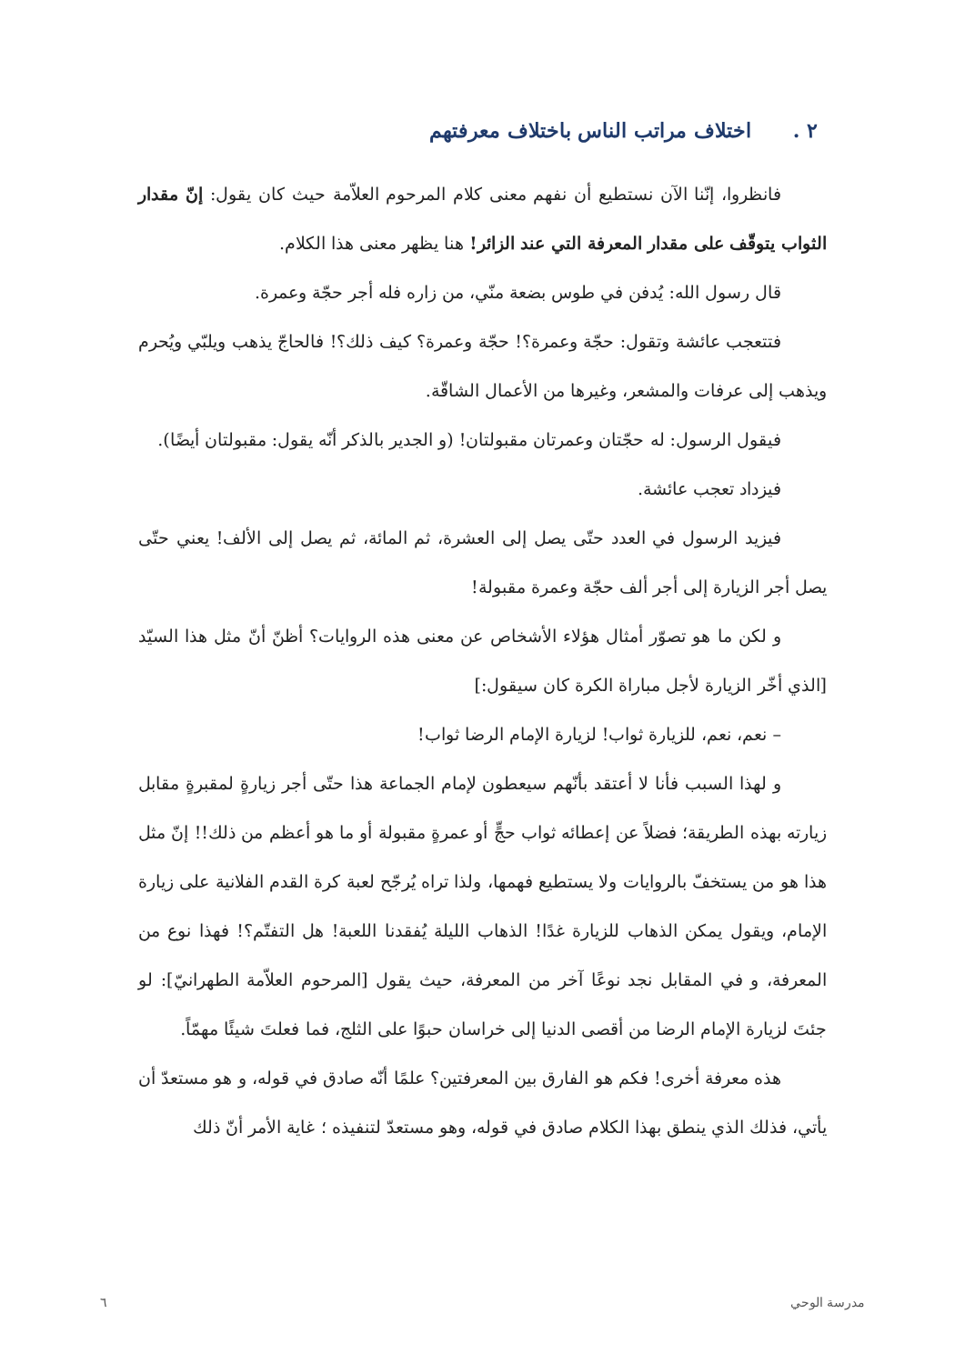٢ . اختلاف مراتب الناس باختلاف معرفتهم
فانظروا، إنّنا الآن نستطيع أن نفهم معنى كلام المرحوم العلاّمة حيث كان يقول: إنّ مقدار الثواب يتوقّف على مقدار المعرفة التي عند الزائر! هنا يظهر معنى هذا الكلام.
قال رسول الله: يُدفن في طوس بضعة منّي، من زاره فله أجر حجّة وعمرة.
فتتعجب عائشة وتقول: حجّة وعمرة؟! حجّة وعمرة؟ كيف ذلك؟! فالحاجّ يذهب ويلبّي ويُحرم ويذهب إلى عرفات والمشعر، وغيرها من الأعمال الشاقّة.
فيقول الرسول: له حجّتان وعمرتان مقبولتان! (و الجدير بالذكر أنّه يقول: مقبولتان أيضًا).
فيزداد تعجب عائشة.
فيزيد الرسول في العدد حتّى يصل إلى العشرة، ثم المائة، ثم يصل إلى الألف! يعني حتّى يصل أجر الزيارة إلى أجر ألف حجّة وعمرة مقبولة!
و لكن ما هو تصوّر أمثال هؤلاء الأشخاص عن معنى هذه الروايات؟ أظنّ أنّ مثل هذا السيّد [الذي أخّر الزيارة لأجل مباراة الكرة كان سيقول:]
– نعم، نعم، للزيارة ثواب! لزيارة الإمام الرضا ثواب!
و لهذا السبب فأنا لا أعتقد بأنّهم سيعطون لإمام الجماعة هذا حتّى أجر زيارةٍ لمقبرةٍ مقابل زيارته بهذه الطريقة؛ فضلاً عن إعطائه ثواب حجٍّ أو عمرةٍ مقبولة أو ما هو أعظم من ذلك!! إنّ مثل هذا هو من يستخفّ بالروايات ولا يستطيع فهمها، ولذا تراه يُرجّح لعبة كرة القدم الفلانية على زيارة الإمام، ويقول يمكن الذهاب للزيارة غدًا! الذهاب الليلة يُفقدنا اللعبة! هل التفتّم؟! فهذا نوع من المعرفة، و في المقابل نجد نوعًا آخر من المعرفة، حيث يقول [المرحوم العلاّمة الطهرانيّ]: لو جئتَ لزيارة الإمام الرضا من أقصى الدنيا إلى خراسان حبوًا على الثلج، فما فعلتَ شيئًا مهمّاً.
هذه معرفة أخرى! فكم هو الفارق بين المعرفتين؟ علمًا أنّه صادق في قوله، و هو مستعدّ أن يأتي، فذلك الذي ينطق بهذا الكلام صادق في قوله، وهو مستعدّ لتنفيذه ؛ غاية الأمر أنّ ذلك
مدرسة الوحي ٦